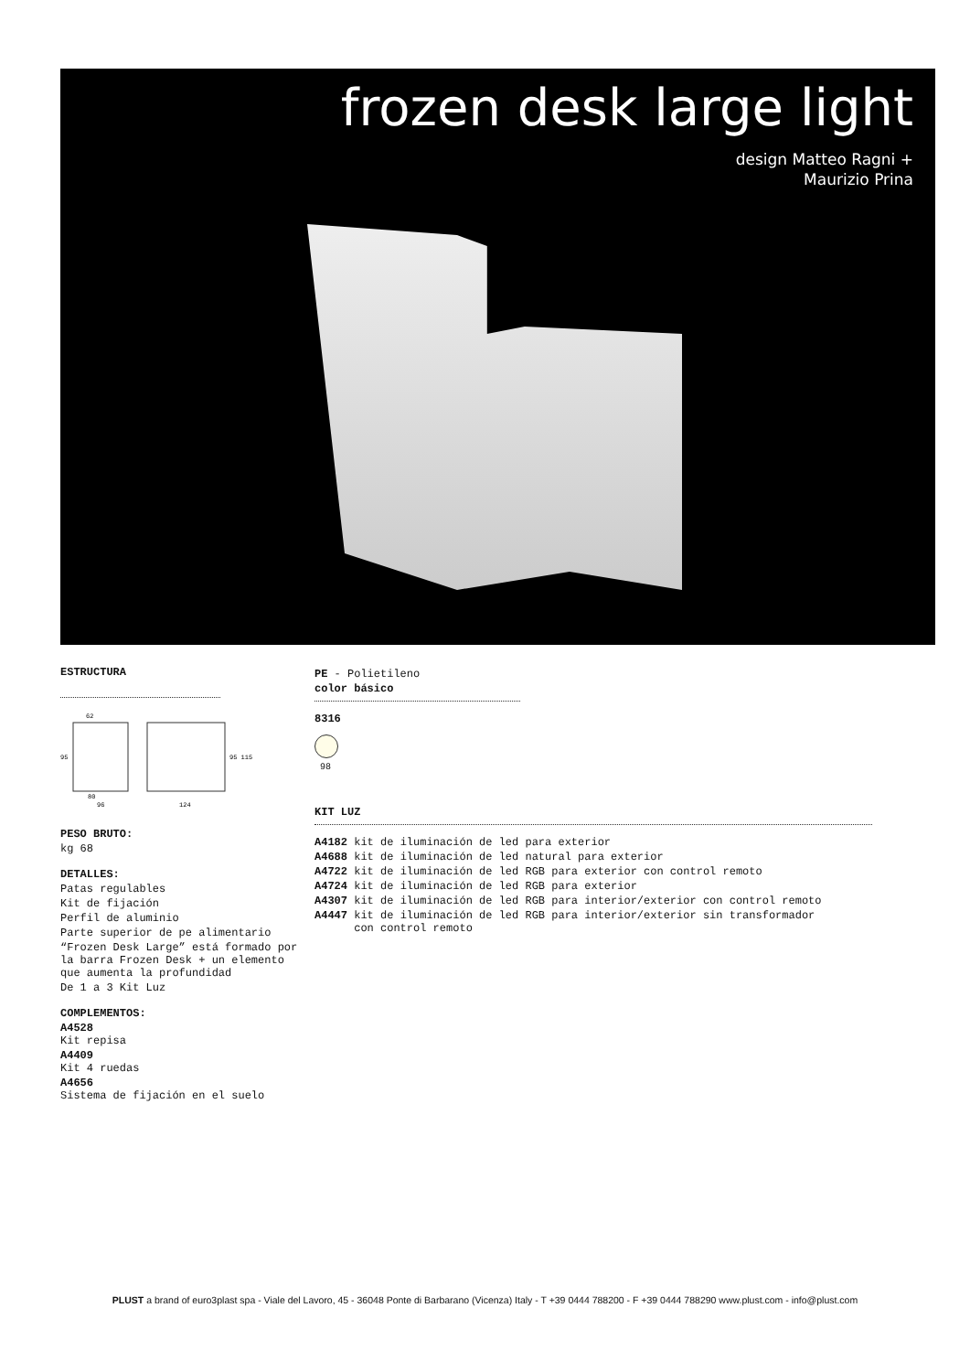frozen desk large light
design Matteo Ragni +
Maurizio Prina
ESTRUCTURA
62
95
95 115
80
96
124
PESO BRUTO:
kg 68
DETALLES:
Patas regulables
Kit de fijación
Perfil de aluminio
Parte superior de pe alimentario
“Frozen Desk Large” está formado por la barra Frozen Desk + un elemento que aumenta la profundidad
De 1 a 3 Kit Luz
COMPLEMENTOS:
A4528
Kit repisa
A4409
Kit 4 ruedas
A4656
Sistema de fijación en el suelo
PE - Polietileno
color básico
8316
98
KIT LUZ
A4182 kit de iluminación de led para exterior
A4688 kit de iluminación de led natural para exterior
A4722 kit de iluminación de led RGB para exterior con control remoto
A4724 kit de iluminación de led RGB para exterior
A4307 kit de iluminación de led RGB para interior/exterior con control remoto
A4447 kit de iluminación de led RGB para interior/exterior sin transformador
con control remoto
PLUST a brand of euro3plast spa - Viale del Lavoro, 45 - 36048 Ponte di Barbarano (Vicenza) Italy - T +39 0444 788200 - F +39 0444 788290 www.plust.com - info@plust.com